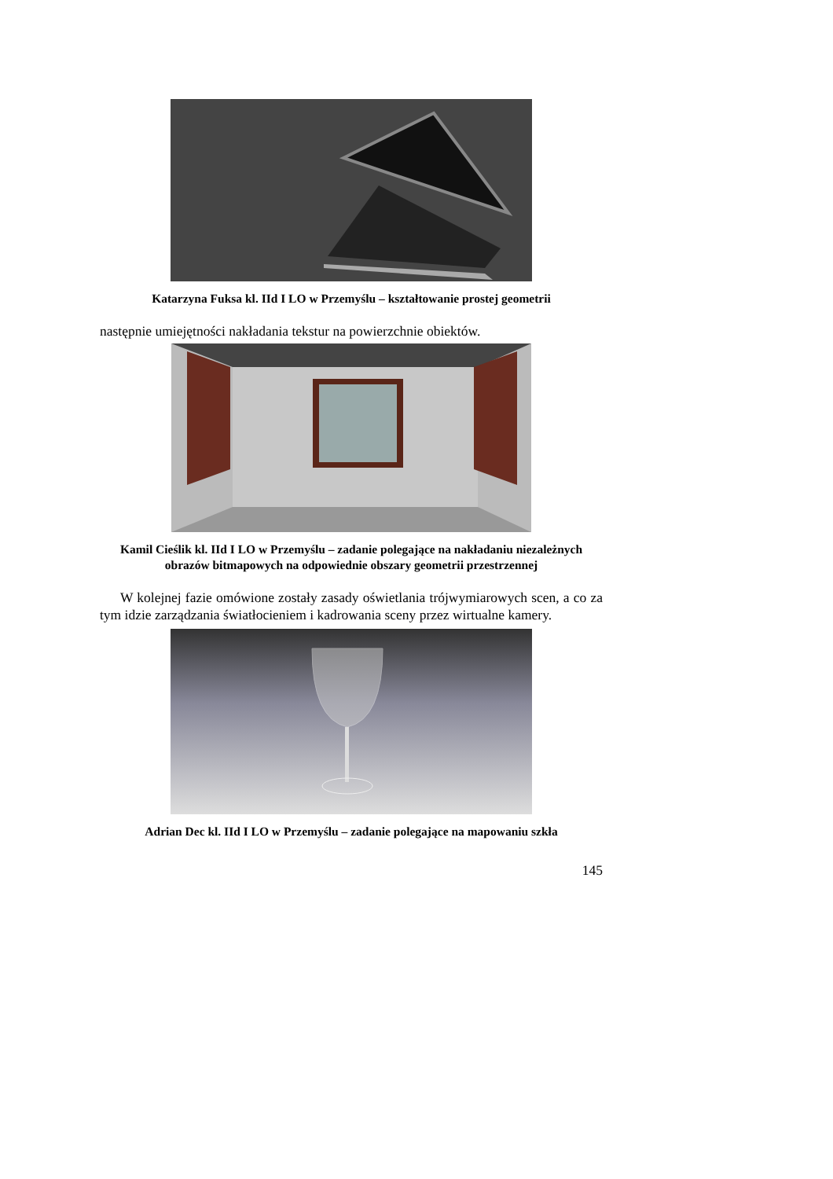Katarzyna Fuksa kl. IId I LO w Przemyślu – kształtowanie prostej geometrii
następnie umiejętności nakładania tekstur na powierzchnie obiektów.
Kamil Cieślik kl. IId I LO w Przemyślu – zadanie polegające na nakładaniu niezależnych obrazów bitmapowych na odpowiednie obszary geometrii przestrzennej
W kolejnej fazie omówione zostały zasady oświetlania trójwymiarowych scen, a co za tym idzie zarządzania światłocieniem i kadrowania sceny przez wirtualne kamery.
Adrian Dec kl. IId I LO w Przemyślu – zadanie polegające na mapowaniu szkła
145